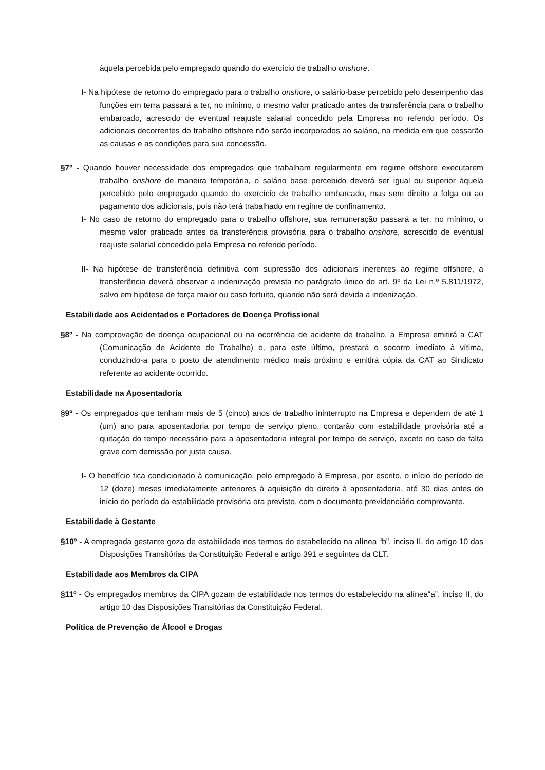àquela percebida pelo empregado quando do exercício de trabalho onshore.
I- Na hipótese de retorno do empregado para o trabalho onshore, o salário-base percebido pelo desempenho das funções em terra passará a ter, no mínimo, o mesmo valor praticado antes da transferência para o trabalho embarcado, acrescido de eventual reajuste salarial concedido pela Empresa no referido período. Os adicionais decorrentes do trabalho offshore não serão incorporados ao salário, na medida em que cessarão as causas e as condições para sua concessão.
§7º - Quando houver necessidade dos empregados que trabalham regularmente em regime offshore executarem trabalho onshore de maneira temporária, o salário base percebido deverá ser igual ou superior àquela percebido pelo empregado quando do exercício de trabalho embarcado, mas sem direito a folga ou ao pagamento dos adicionais, pois não terá trabalhado em regime de confinamento.
I- No caso de retorno do empregado para o trabalho offshore, sua remuneração passará a ter, no mínimo, o mesmo valor praticado antes da transferência provisória para o trabalho onshore, acrescido de eventual reajuste salarial concedido pela Empresa no referido período.
II- Na hipótese de transferência definitiva com supressão dos adicionais inerentes ao regime offshore, a transferência deverá observar a indenização prevista no parágrafo único do art. 9º da Lei n.º 5.811/1972, salvo em hipótese de força maior ou caso fortuito, quando não será devida a indenização.
Estabilidade aos Acidentados e Portadores de Doença Profissional
§8º - Na comprovação de doença ocupacional ou na ocorrência de acidente de trabalho, a Empresa emitirá a CAT (Comunicação de Acidente de Trabalho) e, para este último, prestará o socorro imediato à vítima, conduzindo-a para o posto de atendimento médico mais próximo e emitirá cópia da CAT ao Sindicato referente ao acidente ocorrido.
Estabilidade na Aposentadoria
§9º - Os empregados que tenham mais de 5 (cinco) anos de trabalho ininterrupto na Empresa e dependem de até 1 (um) ano para aposentadoria por tempo de serviço pleno, contarão com estabilidade provisória até a quitação do tempo necessário para a aposentadoria integral por tempo de serviço, exceto no caso de falta grave com demissão por justa causa.
I- O benefício fica condicionado à comunicação, pelo empregado à Empresa, por escrito, o início do período de 12 (doze) meses imediatamente anteriores à aquisição do direito à aposentadoria, até 30 dias antes do início do período da estabilidade provisória ora previsto, com o documento previdenciário comprovante.
Estabilidade à Gestante
§10º - A empregada gestante goza de estabilidade nos termos do estabelecido na alínea “b”, inciso II, do artigo 10 das Disposições Transitórias da Constituição Federal e artigo 391 e seguintes da CLT.
Estabilidade aos Membros da CIPA
§11º - Os empregados membros da CIPA gozam de estabilidade nos termos do estabelecido na alínea“a”, inciso II, do artigo 10 das Disposições Transitórias da Constituição Federal.
Política de Prevenção de Álcool e Drogas